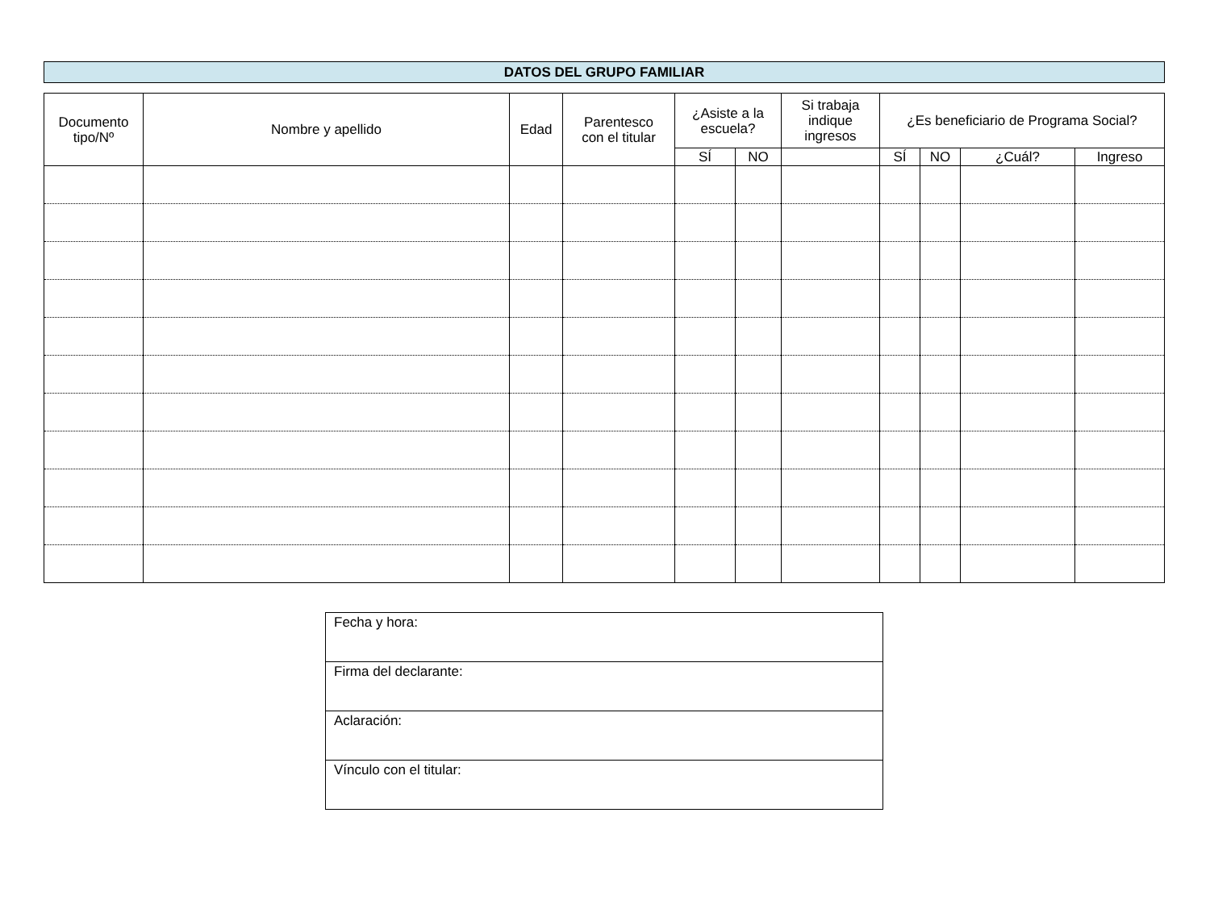DATOS DEL GRUPO FAMILIAR
| Documento tipo/Nº | Nombre y apellido | Edad | Parentesco con el titular | ¿Asiste a la escuela? | | Si trabaja indique ingresos | ¿Es beneficiario de Programa Social? | | | |
| --- | --- | --- | --- | --- | --- | --- | --- | --- | --- | --- |
| | | | | SÍ | NO | | SÍ | NO | ¿Cuál? | Ingreso |
| Fecha y hora: |
| Firma del declarante: |
| Aclaración: |
| Vínculo con el titular: |